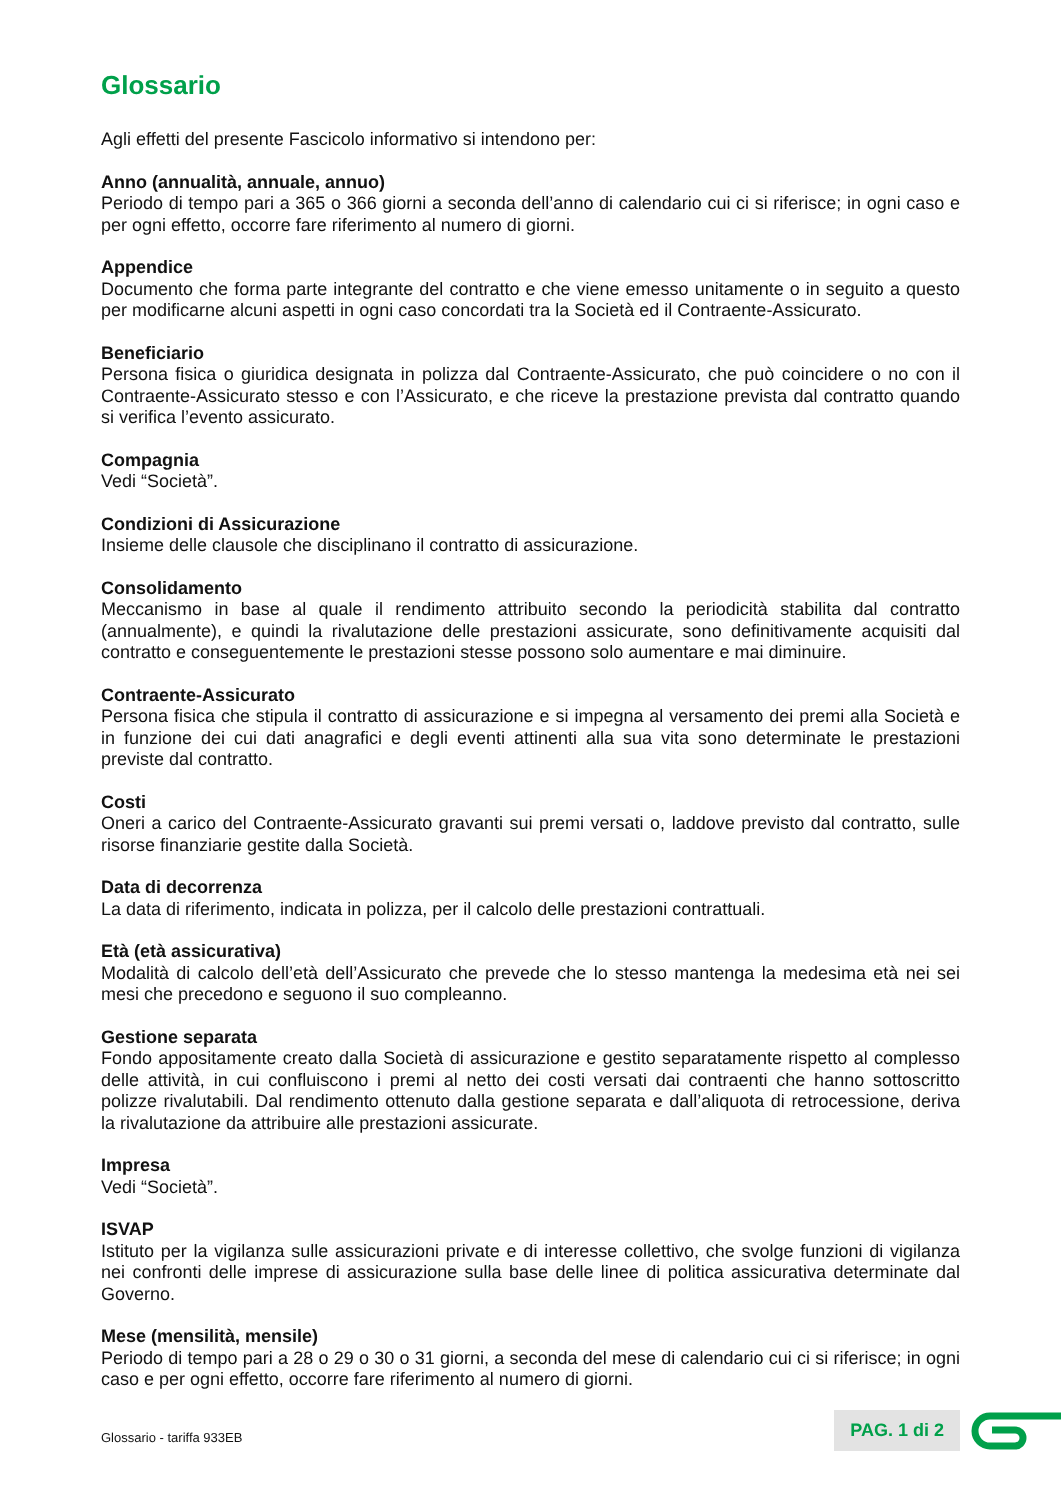Glossario
Agli effetti del presente Fascicolo informativo si intendono per:
Anno (annualità, annuale, annuo)
Periodo di tempo pari a 365 o 366 giorni a seconda dell’anno di calendario cui ci si riferisce; in ogni caso e per ogni effetto, occorre fare riferimento al numero di giorni.
Appendice
Documento che forma parte integrante del contratto e che viene emesso unitamente o in seguito a questo per modificarne alcuni aspetti in ogni caso concordati tra la Società ed il Contraente-Assicurato.
Beneficiario
Persona fisica o giuridica designata in polizza dal Contraente-Assicurato, che può coincidere o no con il Contraente-Assicurato stesso e con l’Assicurato, e che riceve la prestazione prevista dal contratto quando si verifica l’evento assicurato.
Compagnia
Vedi “Società”.
Condizioni di Assicurazione
Insieme delle clausole che disciplinano il contratto di assicurazione.
Consolidamento
Meccanismo in base al quale il rendimento attribuito secondo la periodicità stabilita dal contratto (annualmente), e quindi la rivalutazione delle prestazioni assicurate, sono definitivamente acquisiti dal contratto e conseguentemente le prestazioni stesse possono solo aumentare e mai diminuire.
Contraente-Assicurato
Persona fisica che stipula il contratto di assicurazione e si impegna al versamento dei premi alla Società e in funzione dei cui dati anagrafici e degli eventi attinenti alla sua vita sono determinate le prestazioni previste dal contratto.
Costi
Oneri a carico del Contraente-Assicurato gravanti sui premi versati o, laddove previsto dal contratto, sulle risorse finanziarie gestite dalla Società.
Data di decorrenza
La data di riferimento, indicata in polizza, per il calcolo delle prestazioni contrattuali.
Età (età assicurativa)
Modalità di calcolo dell’età dell’Assicurato che prevede che lo stesso mantenga la medesima età nei sei mesi che precedono e seguono il suo compleanno.
Gestione separata
Fondo appositamente creato dalla Società di assicurazione e gestito separatamente rispetto al complesso delle attività, in cui confluiscono i premi al netto dei costi versati dai contraenti che hanno sottoscritto polizze rivalutabili. Dal rendimento ottenuto dalla gestione separata e dall’aliquota di retrocessione, deriva la rivalutazione da attribuire alle prestazioni assicurate.
Impresa
Vedi “Società”.
ISVAP
Istituto per la vigilanza sulle assicurazioni private e di interesse collettivo, che svolge funzioni di vigilanza nei confronti delle imprese di assicurazione sulla base delle linee di politica assicurativa determinate dal Governo.
Mese (mensilità, mensile)
Periodo di tempo pari a 28 o 29 o 30 o 31 giorni, a seconda del mese di calendario cui ci si riferisce; in ogni caso e per ogni effetto, occorre fare riferimento al numero di giorni.
Glossario - tariffa 933EB PAG. 1 di 2